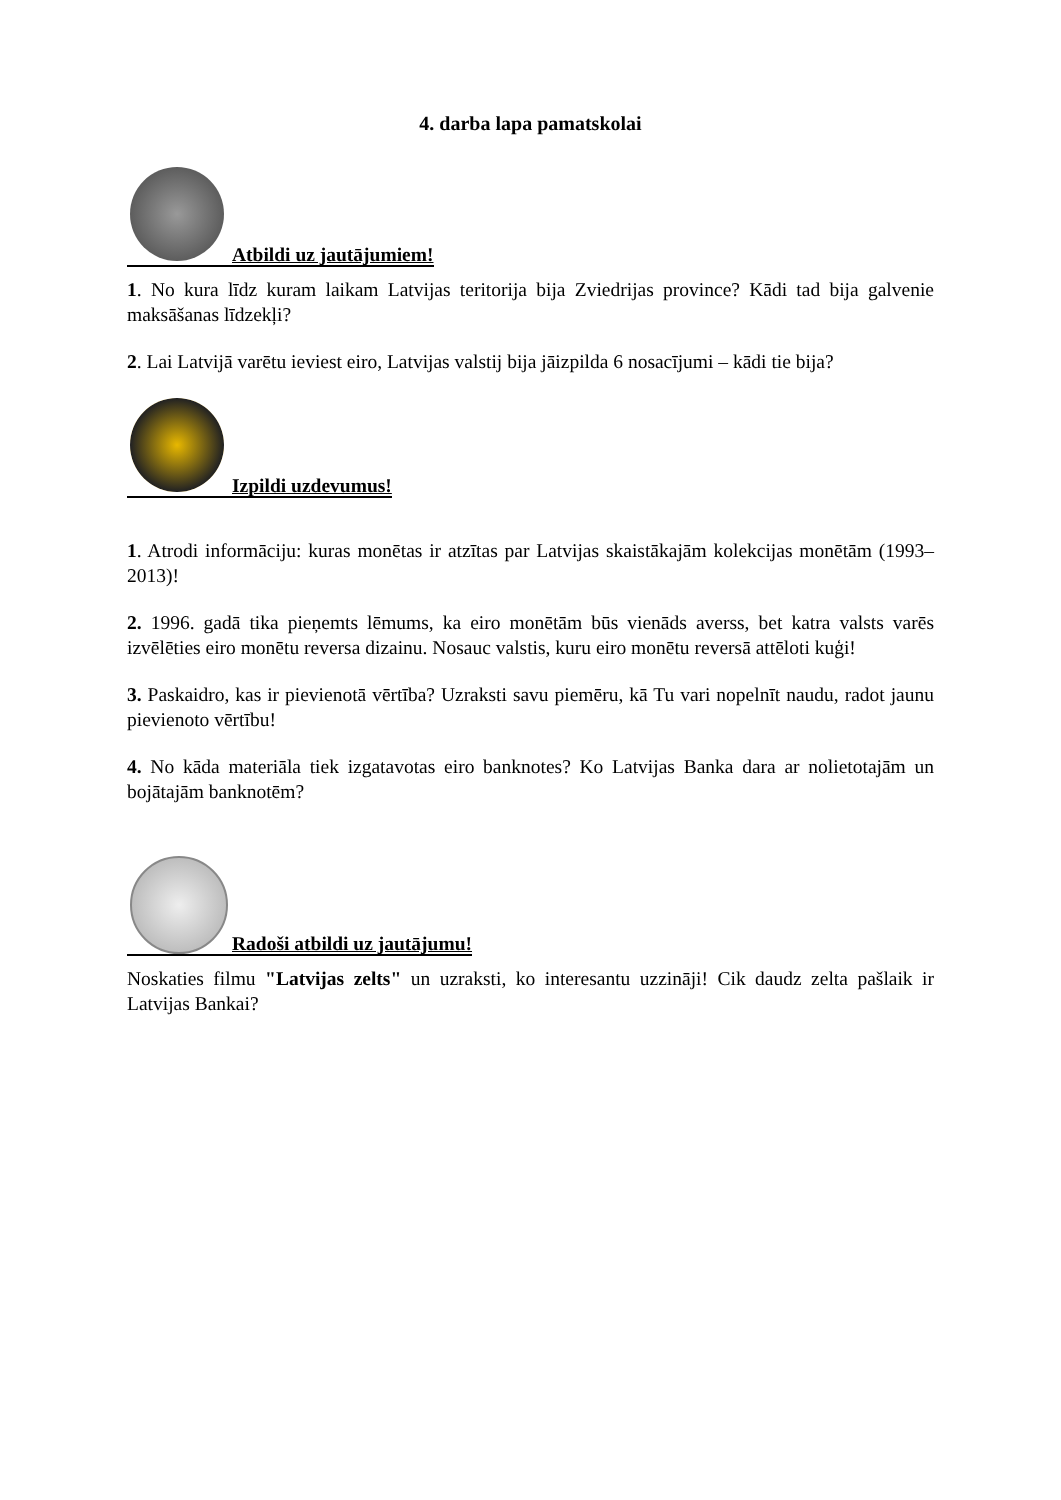4. darba lapa pamatskolai
Atbildi uz jautājumiem!
1. No kura līdz kuram laikam Latvijas teritorija bija Zviedrijas province? Kādi tad bija galvenie maksāšanas līdzekļi?
2. Lai Latvijā varētu ieviest eiro, Latvijas valstij bija jāizpilda 6 nosacījumi – kādi tie bija?
Izpildi uzdevumus!
1. Atrodi informāciju: kuras monētas ir atzītas par Latvijas skaistākajām kolekcijas monētām (1993–2013)!
2. 1996. gadā tika pieņemts lēmums, ka eiro monētām būs vienāds averss, bet katra valsts varēs izvēlēties eiro monētu reversa dizainu. Nosauc valstis, kuru eiro monētu reversā attēloti kuģi!
3. Paskaidro, kas ir pievienotā vērtība? Uzraksti savu piemēru, kā Tu vari nopelnīt naudu, radot jaunu pievienoto vērtību!
4. No kāda materiāla tiek izgatavotas eiro banknotes? Ko Latvijas Banka dara ar nolietotajām un bojātajām banknotēm?
Radoši atbildi uz jautājumu!
Noskaties filmu "Latvijas zelts" un uzraksti, ko interesantu uzzināji! Cik daudz zelta pašlaik ir Latvijas Bankai?